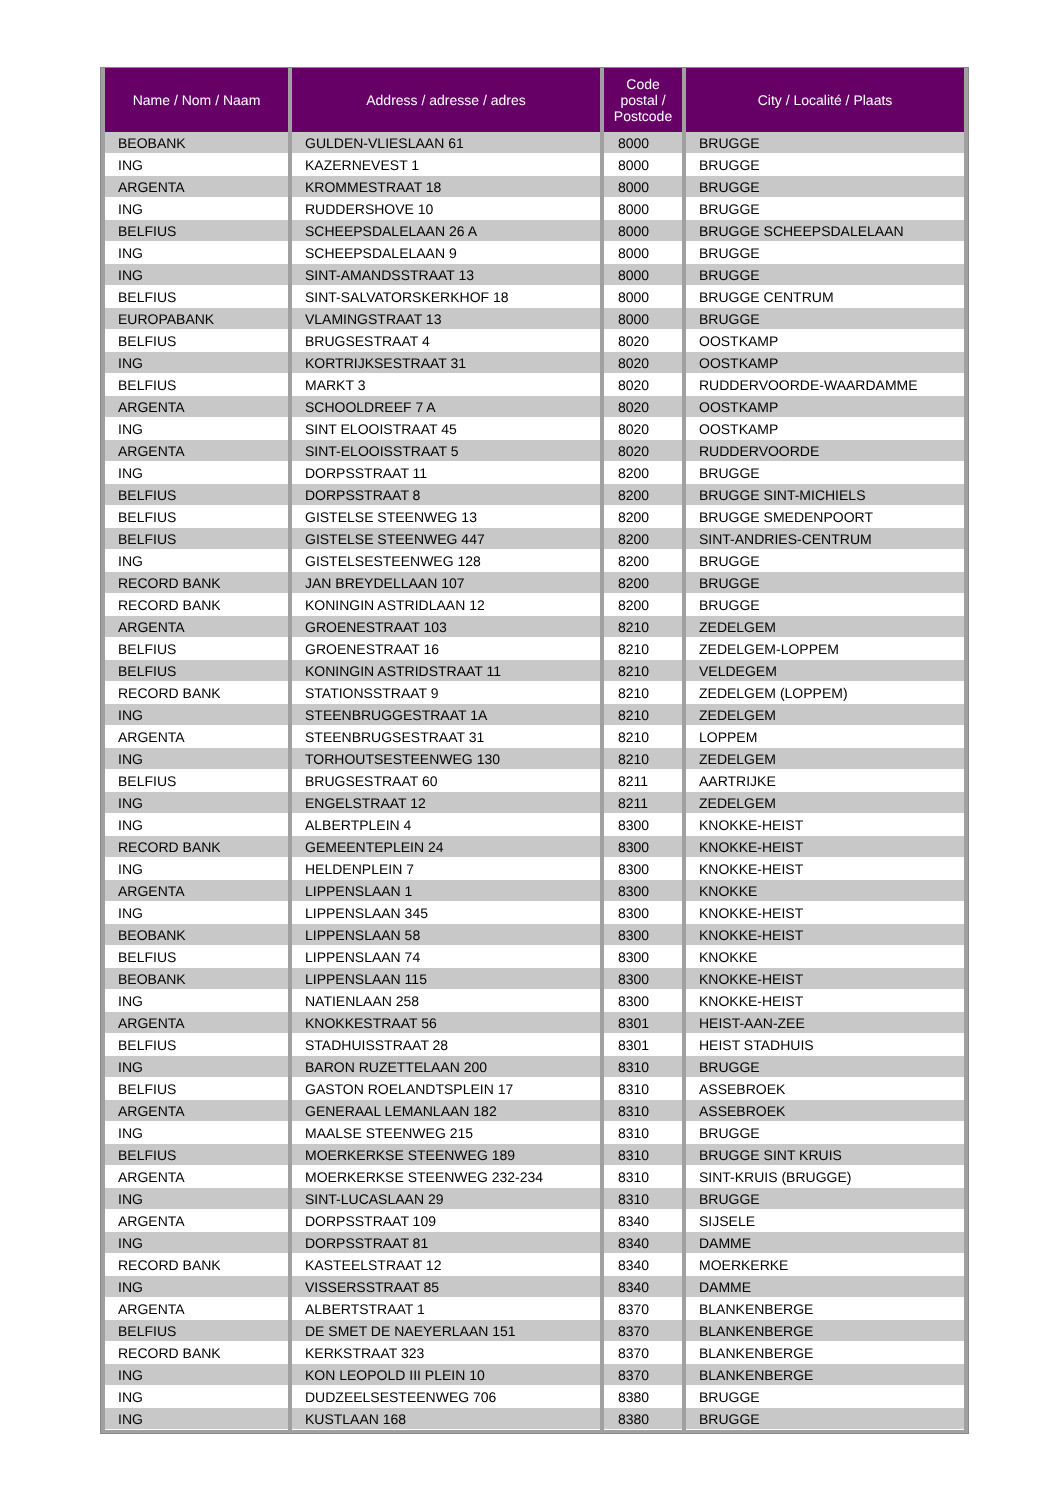| Name / Nom / Naam | Address / adresse / adres | Code postal / Postcode | City / Localité / Plaats |
| --- | --- | --- | --- |
| BEOBANK | GULDEN-VLIESLAAN 61 | 8000 | BRUGGE |
| ING | KAZERNEVEST 1 | 8000 | BRUGGE |
| ARGENTA | KROMMESTRAAT 18 | 8000 | BRUGGE |
| ING | RUDDERSHOVE 10 | 8000 | BRUGGE |
| BELFIUS | SCHEEPSDALELAAN 26 A | 8000 | BRUGGE SCHEEPSDALELAAN |
| ING | SCHEEPSDALELAAN 9 | 8000 | BRUGGE |
| ING | SINT-AMANDSSTRAAT 13 | 8000 | BRUGGE |
| BELFIUS | SINT-SALVATORSKERKHOF 18 | 8000 | BRUGGE CENTRUM |
| EUROPABANK | VLAMINGSTRAAT 13 | 8000 | BRUGGE |
| BELFIUS | BRUGSESTRAAT 4 | 8020 | OOSTKAMP |
| ING | KORTRIJKSESTRAAT 31 | 8020 | OOSTKAMP |
| BELFIUS | MARKT 3 | 8020 | RUDDERVOORDE-WAARDAMME |
| ARGENTA | SCHOOLDREEF 7 A | 8020 | OOSTKAMP |
| ING | SINT ELOOISTRAAT 45 | 8020 | OOSTKAMP |
| ARGENTA | SINT-ELOOISSTRAAT 5 | 8020 | RUDDERVOORDE |
| ING | DORPSSTRAAT 11 | 8200 | BRUGGE |
| BELFIUS | DORPSSTRAAT 8 | 8200 | BRUGGE SINT-MICHIELS |
| BELFIUS | GISTELSE STEENWEG 13 | 8200 | BRUGGE SMEDENPOORT |
| BELFIUS | GISTELSE STEENWEG 447 | 8200 | SINT-ANDRIES-CENTRUM |
| ING | GISTELSESTEENWEG 128 | 8200 | BRUGGE |
| RECORD BANK | JAN BREYDELLAAN 107 | 8200 | BRUGGE |
| RECORD BANK | KONINGIN ASTRIDLAAN 12 | 8200 | BRUGGE |
| ARGENTA | GROENESTRAAT 103 | 8210 | ZEDELGEM |
| BELFIUS | GROENESTRAAT 16 | 8210 | ZEDELGEM-LOPPEM |
| BELFIUS | KONINGIN ASTRIDSTRAAT 11 | 8210 | VELDEGEM |
| RECORD BANK | STATIONSSTRAAT 9 | 8210 | ZEDELGEM (LOPPEM) |
| ING | STEENBRUGGESTRAAT 1A | 8210 | ZEDELGEM |
| ARGENTA | STEENBRUGSESTRAAT 31 | 8210 | LOPPEM |
| ING | TORHOUTSESTEENWEG 130 | 8210 | ZEDELGEM |
| BELFIUS | BRUGSESTRAAT 60 | 8211 | AARTRIJKE |
| ING | ENGELSTRAAT 12 | 8211 | ZEDELGEM |
| ING | ALBERTPLEIN 4 | 8300 | KNOKKE-HEIST |
| RECORD BANK | GEMEENTEPLEIN 24 | 8300 | KNOKKE-HEIST |
| ING | HELDENPLEIN 7 | 8300 | KNOKKE-HEIST |
| ARGENTA | LIPPENSLAAN 1 | 8300 | KNOKKE |
| ING | LIPPENSLAAN 345 | 8300 | KNOKKE-HEIST |
| BEOBANK | LIPPENSLAAN 58 | 8300 | KNOKKE-HEIST |
| BELFIUS | LIPPENSLAAN 74 | 8300 | KNOKKE |
| BEOBANK | LIPPENSLAAN 115 | 8300 | KNOKKE-HEIST |
| ING | NATIENLAAN 258 | 8300 | KNOKKE-HEIST |
| ARGENTA | KNOKKESTRAAT 56 | 8301 | HEIST-AAN-ZEE |
| BELFIUS | STADHUISSTRAAT 28 | 8301 | HEIST STADHUIS |
| ING | BARON RUZETTELAAN 200 | 8310 | BRUGGE |
| BELFIUS | GASTON ROELANDTSPLEIN 17 | 8310 | ASSEBROEK |
| ARGENTA | GENERAAL LEMANLAAN 182 | 8310 | ASSEBROEK |
| ING | MAALSE STEENWEG 215 | 8310 | BRUGGE |
| BELFIUS | MOERKERKSE STEENWEG 189 | 8310 | BRUGGE SINT KRUIS |
| ARGENTA | MOERKERKSE STEENWEG 232-234 | 8310 | SINT-KRUIS (BRUGGE) |
| ING | SINT-LUCASLAAN 29 | 8310 | BRUGGE |
| ARGENTA | DORPSSTRAAT 109 | 8340 | SIJSELE |
| ING | DORPSSTRAAT 81 | 8340 | DAMME |
| RECORD BANK | KASTEELSTRAAT 12 | 8340 | MOERKERKE |
| ING | VISSERSSTRAAT 85 | 8340 | DAMME |
| ARGENTA | ALBERTSTRAAT 1 | 8370 | BLANKENBERGE |
| BELFIUS | DE SMET DE NAEYERLAAN 151 | 8370 | BLANKENBERGE |
| RECORD BANK | KERKSTRAAT 323 | 8370 | BLANKENBERGE |
| ING | KON LEOPOLD III PLEIN 10 | 8370 | BLANKENBERGE |
| ING | DUDZEELSESTEENWEG 706 | 8380 | BRUGGE |
| ING | KUSTLAAN 168 | 8380 | BRUGGE |